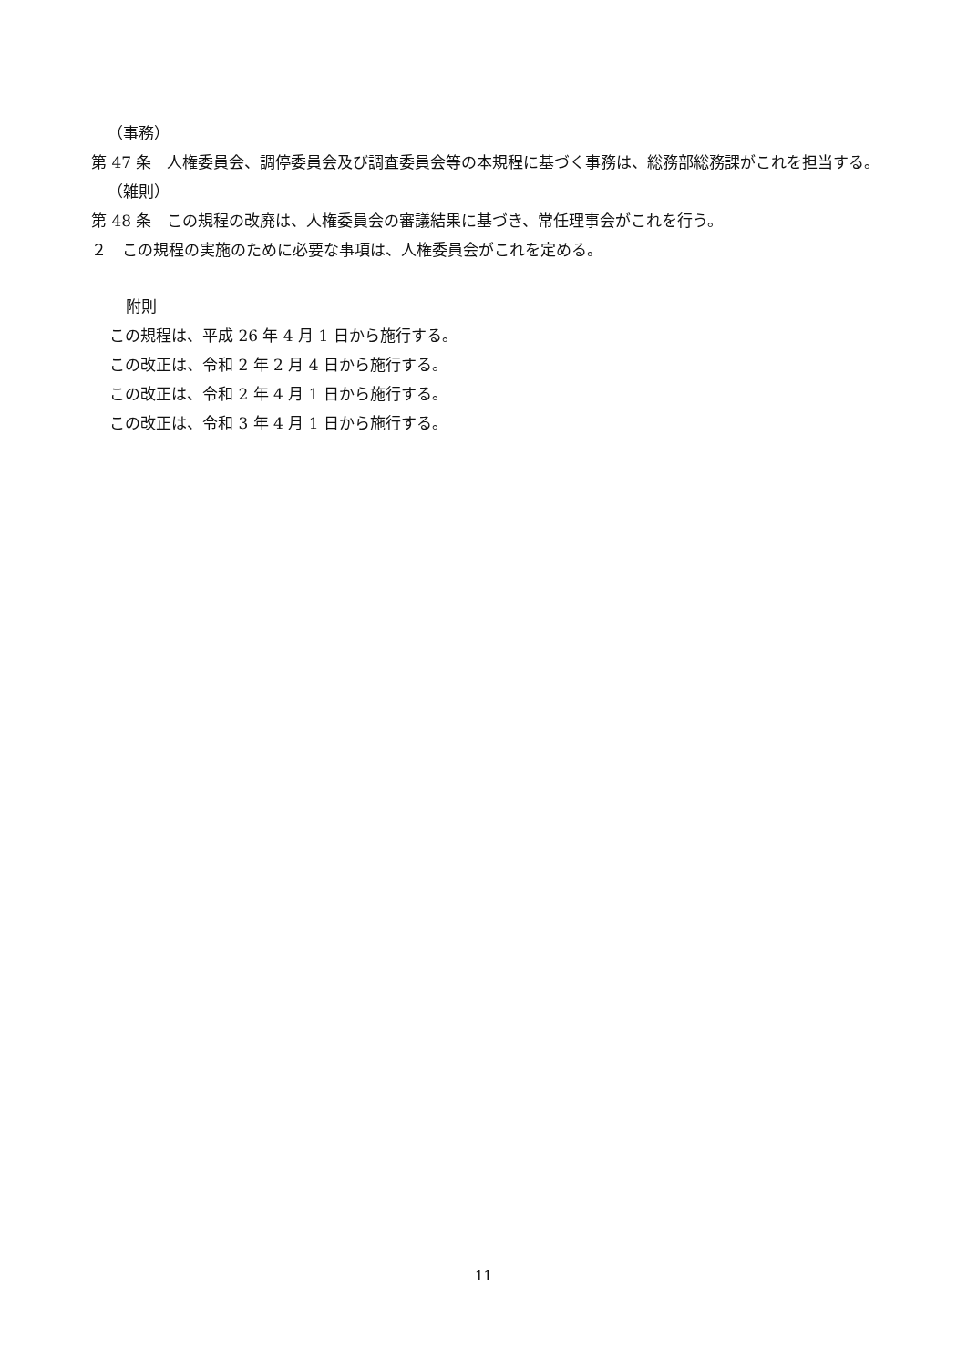（事務）
第 47 条　人権委員会、調停委員会及び調査委員会等の本規程に基づく事務は、総務部総務課がこれを担当する。
（雑則）
第 48 条　この規程の改廃は、人権委員会の審議結果に基づき、常任理事会がこれを行う。
２　この規程の実施のために必要な事項は、人権委員会がこれを定める。
附則
この規程は、平成 26 年 4 月 1 日から施行する。
この改正は、令和 2 年 2 月 4 日から施行する。
この改正は、令和 2 年 4 月 1 日から施行する。
この改正は、令和 3 年 4 月 1 日から施行する。
11